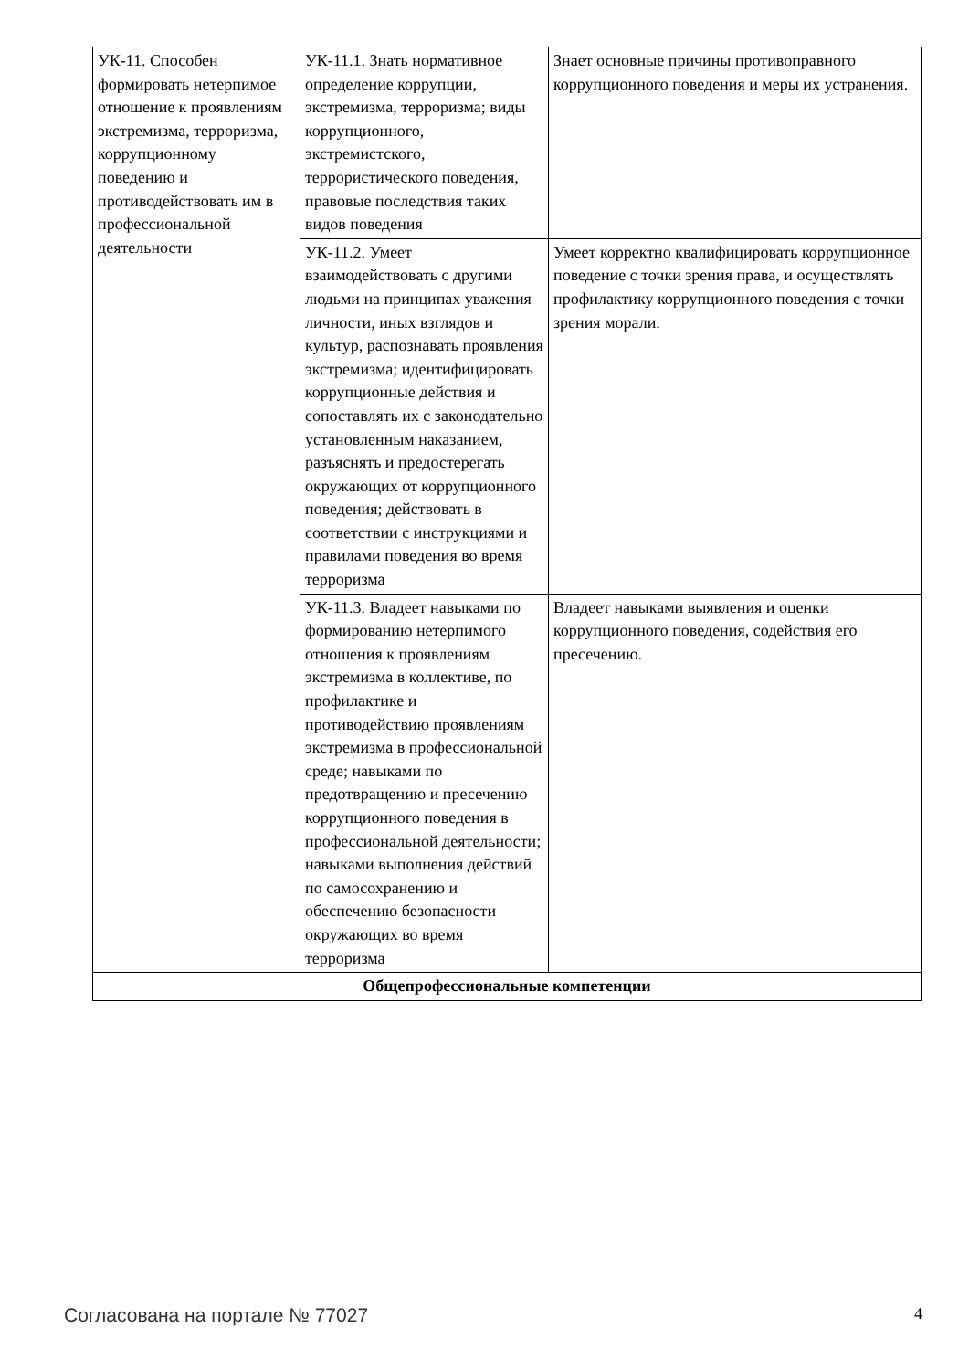| УК-11. Способен формировать нетерпимое отношение к проявлениям экстремизма, терроризма, коррупционному поведению и противодействовать им в профессиональной деятельности | УК-11.1. Знать нормативное определение коррупции, экстремизма, терроризма; виды коррупционного, экстремистского, террористического поведения, правовые последствия таких видов поведения | Знает основные причины противоправного коррупционного поведения и меры их устранения. |
| | УК-11.2. Умеет взаимодействовать с другими людьми на принципах уважения личности, иных взглядов и культур, распознавать проявления экстремизма; идентифицировать коррупционные действия и сопоставлять их с законодательно установленным наказанием, разъяснять и предостерегать окружающих от коррупционного поведения; действовать в соответствии с инструкциями и правилами поведения во время терроризма | Умеет корректно квалифицировать коррупционное поведение с точки зрения права, и осуществлять профилактику коррупционного поведения с точки зрения морали. |
| | УК-11.3. Владеет навыками по формированию нетерпимого отношения к проявлениям экстремизма в коллективе, по профилактике и противодействию проявлениям экстремизма в профессиональной среде; навыками по предотвращению и пресечению коррупционного поведения в профессиональной деятельности; навыками выполнения действий по самосохранению и обеспечению безопасности окружающих во время терроризма | Владеет навыками выявления и оценки коррупционного поведения, содействия его пресечению. |
| Общепрофессиональные компетенции | | |
Согласована на портале № 77027 4